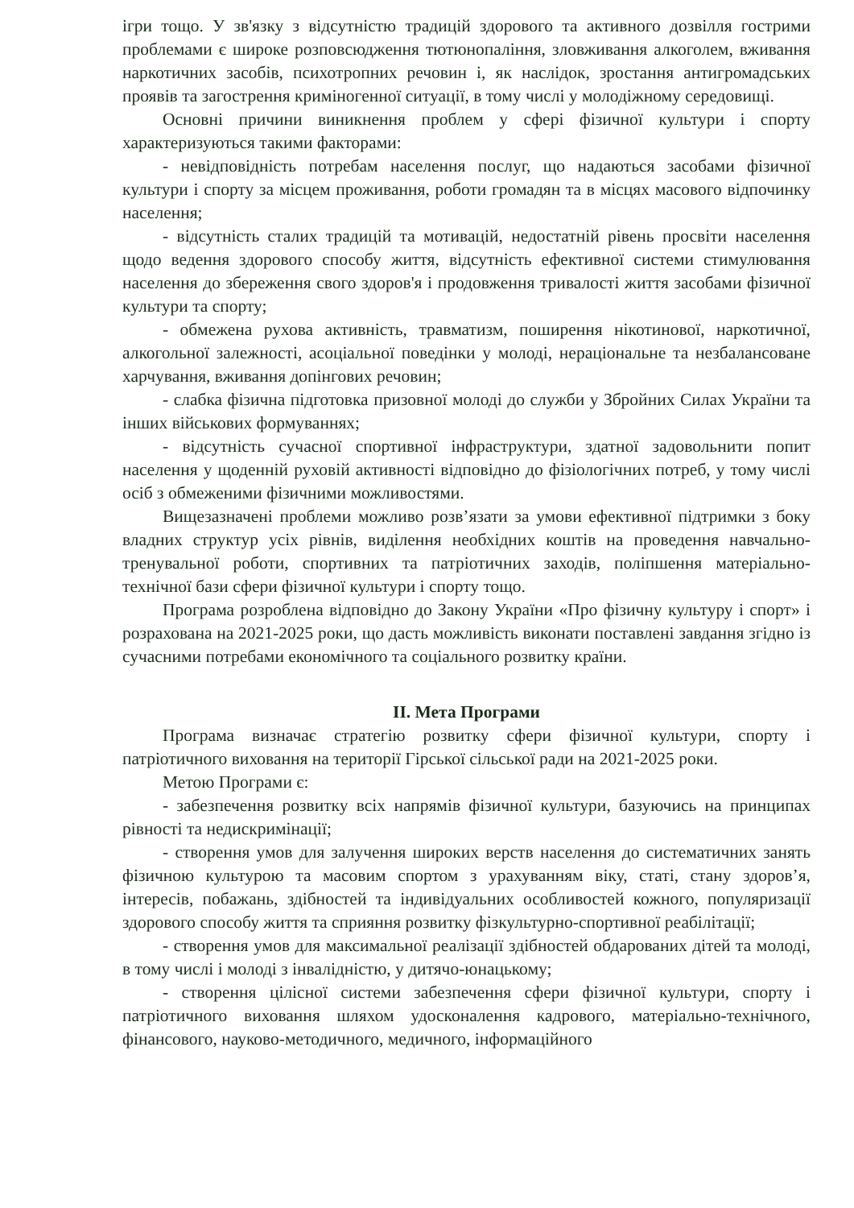ігри тощо. У зв'язку з відсутністю традицій здорового та активного дозвілля гострими проблемами є широке розповсюдження тютюнопаління, зловживання алкоголем, вживання наркотичних засобів, психотропних речовин і, як наслідок, зростання антигромадських проявів та загострення криміногенної ситуації, в тому числі у молодіжному середовищі.
Основні причини виникнення проблем у сфері фізичної культури і спорту характеризуються такими факторами:
- невідповідність потребам населення послуг, що надаються засобами фізичної культури і спорту за місцем проживання, роботи громадян та в місцях масового відпочинку населення;
- відсутність сталих традицій та мотивацій, недостатній рівень просвіти населення щодо ведення здорового способу життя, відсутність ефективної системи стимулювання населення до збереження свого здоров'я і продовження тривалості життя засобами фізичної культури та спорту;
- обмежена рухова активність, травматизм, поширення нікотинової, наркотичної, алкогольної залежності, асоціальної поведінки у молоді, нераціональне та незбалансоване харчування, вживання допінгових речовин;
- слабка фізична підготовка призовної молоді до служби у Збройних Силах України та інших військових формуваннях;
- відсутність сучасної спортивної інфраструктури, здатної задовольнити попит населення у щоденній руховій активності відповідно до фізіологічних потреб, у тому числі осіб з обмеженими фізичними можливостями.
Вищезазначені проблеми можливо розв’язати за умови ефективної підтримки з боку владних структур усіх рівнів, виділення необхідних коштів на проведення навчально-тренувальної роботи, спортивних та патріотичних заходів, поліпшення матеріально-технічної бази сфери фізичної культури і спорту тощо.
Програма розроблена відповідно до Закону України «Про фізичну культуру і спорт» і розрахована на 2021-2025 роки, що дасть можливість виконати поставлені завдання згідно із сучасними потребами економічного та соціального розвитку країни.
ІІ. Мета Програми
Програма визначає стратегію розвитку сфери фізичної культури, спорту і патріотичного виховання на території Гірської сільської ради на 2021-2025 роки.
Метою Програми є:
- забезпечення розвитку всіх напрямів фізичної культури, базуючись на принципах рівності та недискримінації;
- створення умов для залучення широких верств населення до систематичних занять фізичною культурою та масовим спортом з урахуванням віку, статі, стану здоров’я, інтересів, побажань, здібностей та індивідуальних особливостей кожного, популяризації здорового способу життя та сприяння розвитку фізкультурно-спортивної реабілітації;
- створення умов для максимальної реалізації здібностей обдарованих дітей та молоді, в тому числі і молоді з інвалідністю, у дитячо-юнацькому;
- створення цілісної системи забезпечення сфери фізичної культури, спорту і патріотичного виховання шляхом удосконалення кадрового, матеріально-технічного, фінансового, науково-методичного, медичного, інформаційного